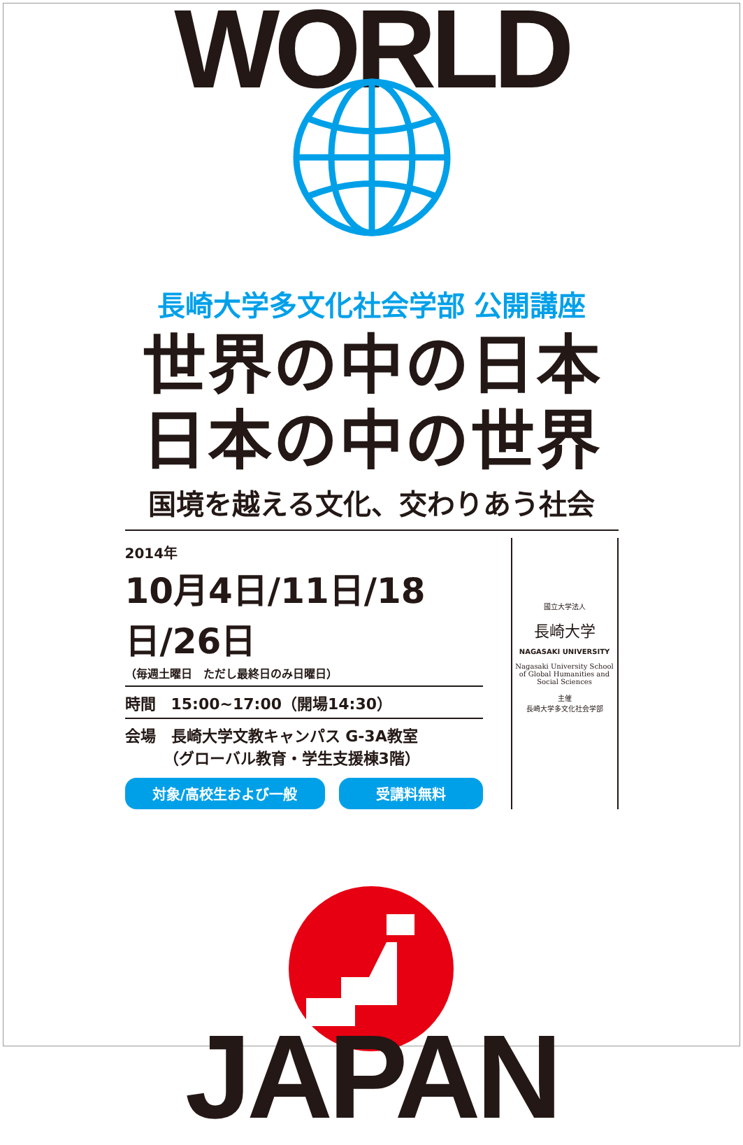WORLD
長崎大学多文化社会学部 公開講座
世界の中の日本
日本の中の世界
国境を越える文化、交わりあう社会
2014年
10月4日/11日/18日/26日
（毎週土曜日　ただし最終日のみ日曜日）
時間　15:00~17:00（開場14:30）
会場　長崎大学文教キャンパス G-3A教室
　　　（グローバル教育・学生支援棟3階）
対象/高校生および一般 受講料無料
國立大学法人
長崎大学
NAGASAKI UNIVERSITY
Nagasaki University School of Global Humanities and Social Sciences
主催
長崎大学多文化社会学部
JAPAN